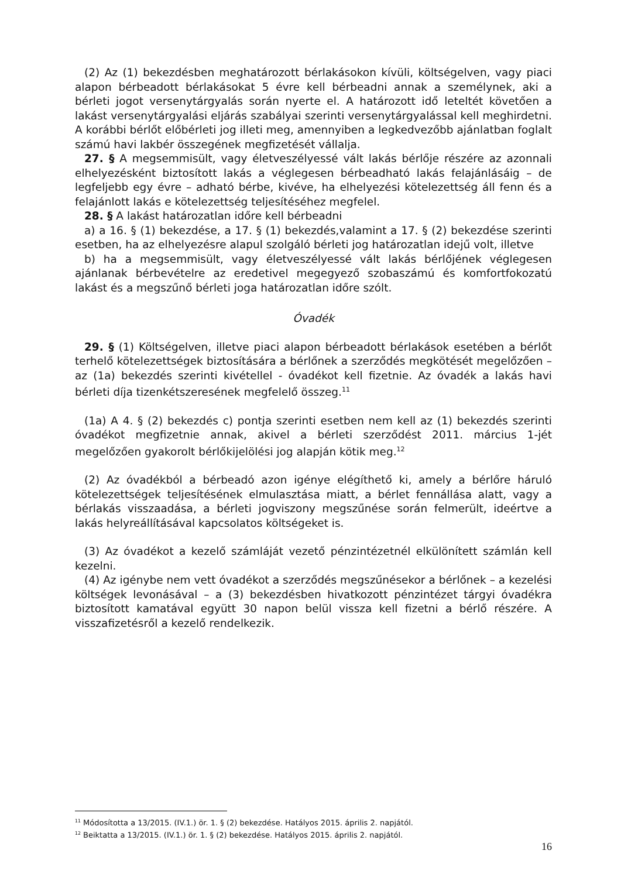(2) Az (1) bekezdésben meghatározott bérlakásokon kívüli, költségelven, vagy piaci alapon bérbeadott bérlakásokat 5 évre kell bérbeadni annak a személynek, aki a bérleti jogot versenytárgyalás során nyerte el. A határozott idő leteltét követően a lakást versenytárgyalási eljárás szabályai szerinti versenytárgyalással kell meghirdetni. A korábbi bérlőt előbérleti jog illeti meg, amennyiben a legkedvezőbb ajánlatban foglalt számú havi lakbér összegének megfizetését vállalja.
27. § A megsemmisült, vagy életveszélyessé vált lakás bérlője részére az azonnali elhelyezésként biztosított lakás a véglegesen bérbeadható lakás felajánlásáig – de legfeljebb egy évre – adható bérbe, kivéve, ha elhelyezési kötelezettség áll fenn és a felajánlott lakás e kötelezettség teljesítéséhez megfelel.
28. § A lakást határozatlan időre kell bérbeadni
a) a 16. § (1) bekezdése, a 17. § (1) bekezdés,valamint a 17. § (2) bekezdése szerinti esetben, ha az elhelyezésre alapul szolgáló bérleti jog határozatlan idejű volt, illetve
b) ha a megsemmisült, vagy életveszélyessé vált lakás bérlőjének véglegesen ajánlanak bérbevételre az eredetivel megegyező szobaszámú és komfortfokozatú lakást és a megszűnő bérleti joga határozatlan időre szólt.
Óvadék
29. § (1) Költségelven, illetve piaci alapon bérbeadott bérlakások esetében a bérlőt terhelő kötelezettségek biztosítására a bérlőnek a szerződés megkötését megelőzően – az (1a) bekezdés szerinti kivétellel - óvadékot kell fizetnie. Az óvadék a lakás havi bérleti díja tizenkétszeresének megfelelő összeg.<sup>11</sup>
(1a) A 4. § (2) bekezdés c) pontja szerinti esetben nem kell az (1) bekezdés szerinti óvadékot megfizetnie annak, akivel a bérleti szerződést 2011. március 1-jét megelőzően gyakorolt bérlőkijelölési jog alapján kötik meg.<sup>12</sup>
(2) Az óvadékból a bérbeadó azon igénye elégíthető ki, amely a bérlőre háruló kötelezettségek teljesítésének elmulasztása miatt, a bérlet fennállása alatt, vagy a bérlakás visszaadása, a bérleti jogviszony megszűnése során felmerült, ideértve a lakás helyreállításával kapcsolatos költségeket is.
(3) Az óvadékot a kezelő számláját vezető pénzintézetnél elkülönített számlán kell kezelni.
(4) Az igénybe nem vett óvadékot a szerződés megszűnésekor a bérlőnek – a kezelési költségek levonásával – a (3) bekezdésben hivatkozott pénzintézet tárgyi óvadékra biztosított kamatával együtt 30 napon belül vissza kell fizetni a bérlő részére. A visszafizetésről a kezelő rendelkezik.
<sup>11</sup> Módosította a 13/2015. (IV.1.) ör. 1. § (2) bekezdése. Hatályos 2015. április 2. napjától.
<sup>12</sup> Beiktatta a 13/2015. (IV.1.) ör. 1. § (2) bekezdése. Hatályos 2015. április 2. napjától.
16